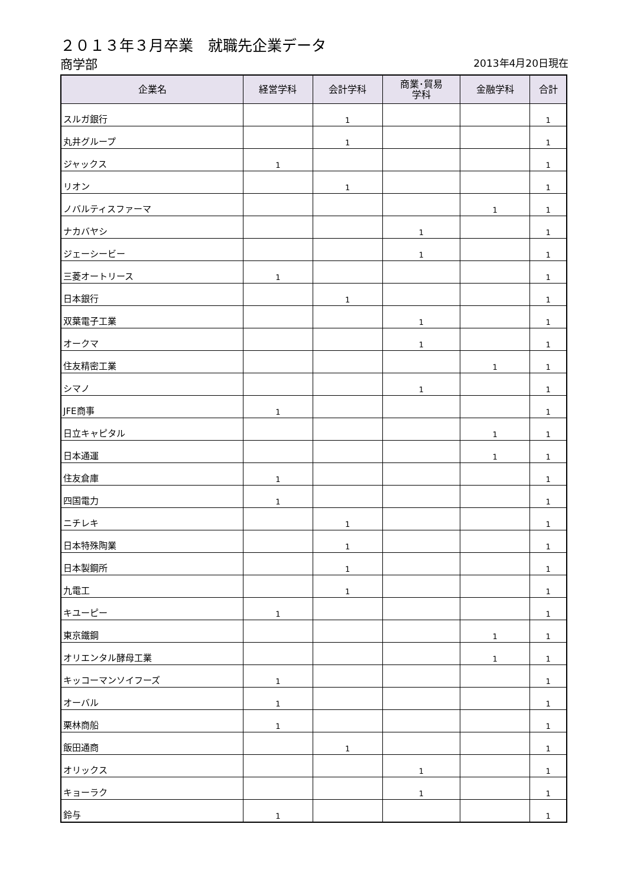２０１３年３月卒業　就職先企業データ
商学部
2013年4月20日現在
| 企業名 | 経営学科 | 会計学科 | 商業･貿易 学科 | 金融学科 | 合計 |
| --- | --- | --- | --- | --- | --- |
| スルガ銀行 | | 1 | | | 1 |
| 丸井グループ | | 1 | | | 1 |
| ジャックス | 1 | | | | 1 |
| リオン | | 1 | | | 1 |
| ノバルティスファーマ | | | | 1 | 1 |
| ナカバヤシ | | | 1 | | 1 |
| ジェーシービー | | | 1 | | 1 |
| 三菱オートリース | 1 | | | | 1 |
| 日本銀行 | | 1 | | | 1 |
| 双葉電子工業 | | | 1 | | 1 |
| オークマ | | | 1 | | 1 |
| 住友精密工業 | | | | 1 | 1 |
| シマノ | | | 1 | | 1 |
| JFE商事 | 1 | | | | 1 |
| 日立キャピタル | | | | 1 | 1 |
| 日本通運 | | | | 1 | 1 |
| 住友倉庫 | 1 | | | | 1 |
| 四国電力 | 1 | | | | 1 |
| ニチレキ | | 1 | | | 1 |
| 日本特殊陶業 | | 1 | | | 1 |
| 日本製鋼所 | | 1 | | | 1 |
| 九電工 | | 1 | | | 1 |
| キユーピー | 1 | | | | 1 |
| 東京鐵鋼 | | | | 1 | 1 |
| オリエンタル酵母工業 | | | | 1 | 1 |
| キッコーマンソイフーズ | 1 | | | | 1 |
| オーバル | 1 | | | | 1 |
| 栗林商船 | 1 | | | | 1 |
| 飯田通商 | | 1 | | | 1 |
| オリックス | | | 1 | | 1 |
| キョーラク | | | 1 | | 1 |
| 鈴与 | 1 | | | | 1 |